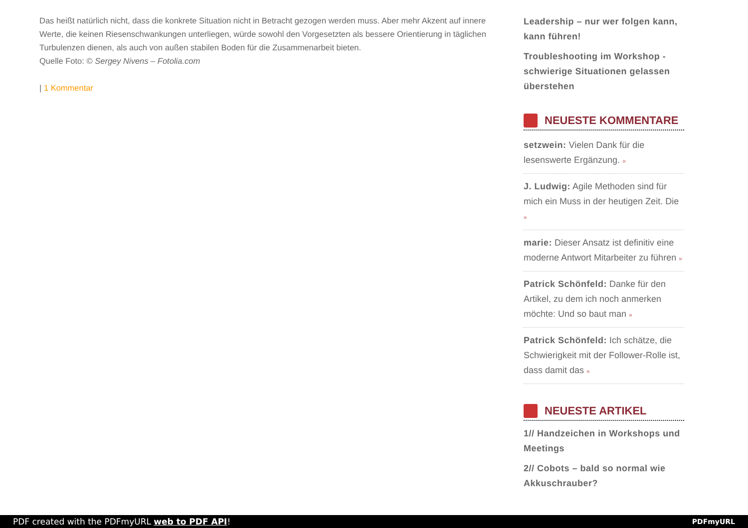Das heißt natürlich nicht, dass die konkrete Situation nicht in Betracht gezogen werden muss. Aber mehr Akzent auf innere Werte, die keinen Riesenschwankungen unterliegen, würde sowohl den Vorgesetzten als bessere Orientierung in täglichen Turbulenzen dienen, als auch von außen stabilen Boden für die Zusammenarbeit bieten.
Quelle Foto: © Sergey Nivens – Fotolia.com
| 1 Kommentar
Leadership – nur wer folgen kann, kann führen!
Troubleshooting im Workshop - schwierige Situationen gelassen überstehen
NEUESTE KOMMENTARE
setzwein: Vielen Dank für die lesenswerte Ergänzung. »
J. Ludwig: Agile Methoden sind für mich ein Muss in der heutigen Zeit. Die »
marie: Dieser Ansatz ist definitiv eine moderne Antwort Mitarbeiter zu führen »
Patrick Schönfeld: Danke für den Artikel, zu dem ich noch anmerken möchte: Und so baut man »
Patrick Schönfeld: Ich schätze, die Schwierigkeit mit der Follower-Rolle ist, dass damit das »
NEUESTE ARTIKEL
1// Handzeichen in Workshops und Meetings
2// Cobots – bald so normal wie Akkuschrauber?
PDF created with the PDFmyURL web to PDF API! PDFmyURL